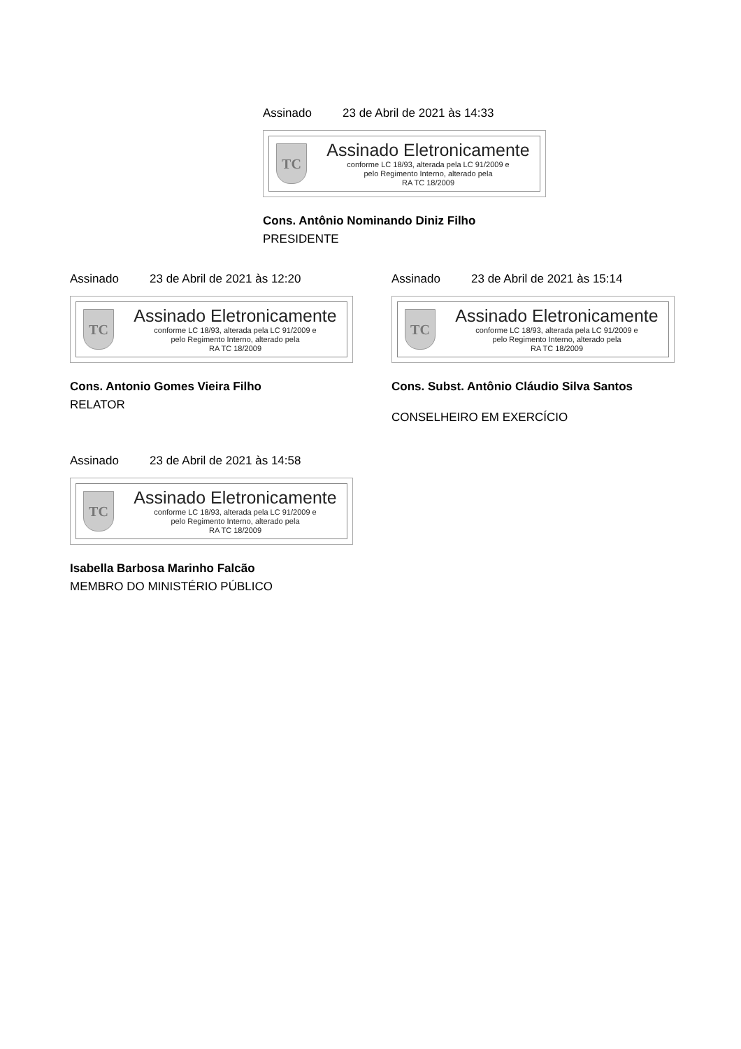Assinado 23 de Abril de 2021 às 14:33
TC
Assinado Eletronicamente
conforme LC 18/93, alterada pela LC 91/2009 e
pelo Regimento Interno, alterado pela
RA TC 18/2009
Cons. Antônio Nominando Diniz Filho
PRESIDENTE
Assinado 23 de Abril de 2021 às 12:20
TC
Assinado Eletronicamente
conforme LC 18/93, alterada pela LC 91/2009 e
pelo Regimento Interno, alterado pela
RA TC 18/2009
Cons. Antonio Gomes Vieira Filho
RELATOR
Assinado 23 de Abril de 2021 às 15:14
TC
Assinado Eletronicamente
conforme LC 18/93, alterada pela LC 91/2009 e
pelo Regimento Interno, alterado pela
RA TC 18/2009
Cons. Subst. Antônio Cláudio Silva Santos
CONSELHEIRO EM EXERCÍCIO
Assinado 23 de Abril de 2021 às 14:58
TC
Assinado Eletronicamente
conforme LC 18/93, alterada pela LC 91/2009 e
pelo Regimento Interno, alterado pela
RA TC 18/2009
Isabella Barbosa Marinho Falcão
MEMBRO DO MINISTÉRIO PÚBLICO